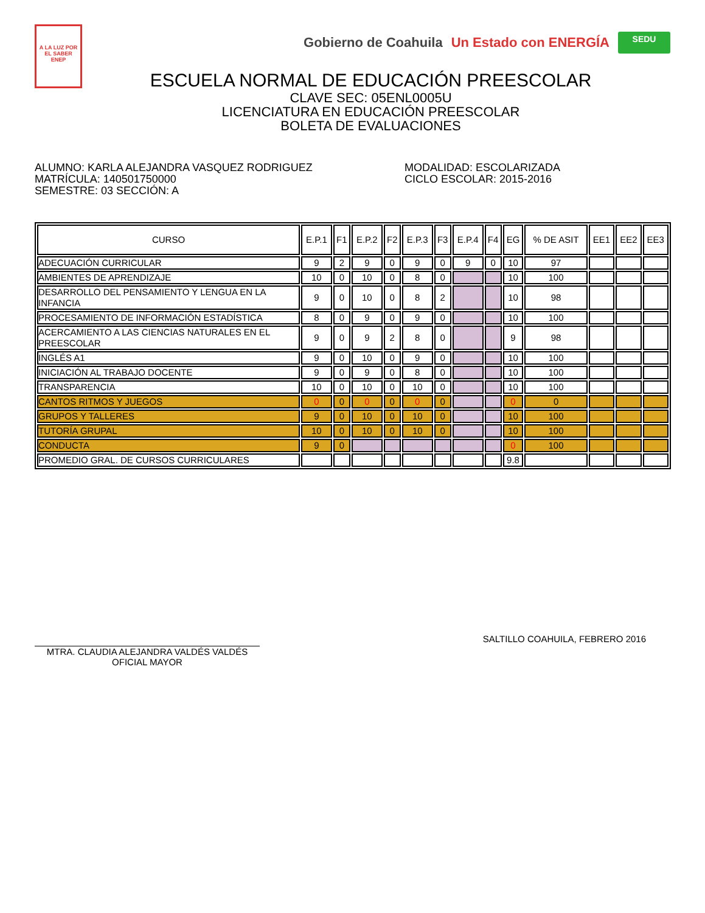A LA LUZ POR EL SABER
ENEP
Gobierno de Coahuila Un Estado con ENERGÍA
SEDU
ESCUELA NORMAL DE EDUCACIÓN PREESCOLAR
CLAVE SEC: 05ENL0005U
LICENCIATURA EN EDUCACIÓN PREESCOLAR
BOLETA DE EVALUACIONES
ALUMNO: KARLA ALEJANDRA VASQUEZ RODRIGUEZ
MATRÍCULA: 140501750000
SEMESTRE: 03 SECCIÓN: A
MODALIDAD: ESCOLARIZADA
CICLO ESCOLAR: 2015-2016
| CURSO | E.P.1 | F1 | E.P.2 | F2 | E.P.3 | F3 | E.P.4 | F4 | EG | % DE ASIT | EE1 | EE2 | EE3 |
| --- | --- | --- | --- | --- | --- | --- | --- | --- | --- | --- | --- | --- | --- |
| ADECUACIÓN CURRICULAR | 9 | 2 | 9 | 0 | 9 | 0 | 9 | 0 | 10 | 97 | | | |
| AMBIENTES DE APRENDIZAJE | 10 | 0 | 10 | 0 | 8 | 0 | | | 10 | 100 | | | |
| DESARROLLO DEL PENSAMIENTO Y LENGUA EN LA INFANCIA | 9 | 0 | 10 | 0 | 8 | 2 | | | 10 | 98 | | | |
| PROCESAMIENTO DE INFORMACIÓN ESTADÍSTICA | 8 | 0 | 9 | 0 | 9 | 0 | | | 10 | 100 | | | |
| ACERCAMIENTO A LAS CIENCIAS NATURALES EN EL PREESCOLAR | 9 | 0 | 9 | 2 | 8 | 0 | | | 9 | 98 | | | |
| INGLÉS A1 | 9 | 0 | 10 | 0 | 9 | 0 | | | 10 | 100 | | | |
| INICIACIÓN AL TRABAJO DOCENTE | 9 | 0 | 9 | 0 | 8 | 0 | | | 10 | 100 | | | |
| TRANSPARENCIA | 10 | 0 | 10 | 0 | 10 | 0 | | | 10 | 100 | | | |
| CANTOS RITMOS Y JUEGOS | 0 | 0 | 0 | 0 | 0 | 0 | | | 0 | 0 | | | |
| GRUPOS Y TALLERES | 9 | 0 | 10 | 0 | 10 | 0 | | | 10 | 100 | | | |
| TUTORÍA GRUPAL | 10 | 0 | 10 | 0 | 10 | 0 | | | 10 | 100 | | | |
| CONDUCTA | 9 | 0 | | | | | | | 0 | 100 | | | |
| PROMEDIO GRAL. DE CURSOS CURRICULARES | | | | | | | | | 9.8 | | | | |
MTRA. CLAUDIA ALEJANDRA VALDÉS VALDÉS
OFICIAL MAYOR
SALTILLO COAHUILA, FEBRERO 2016